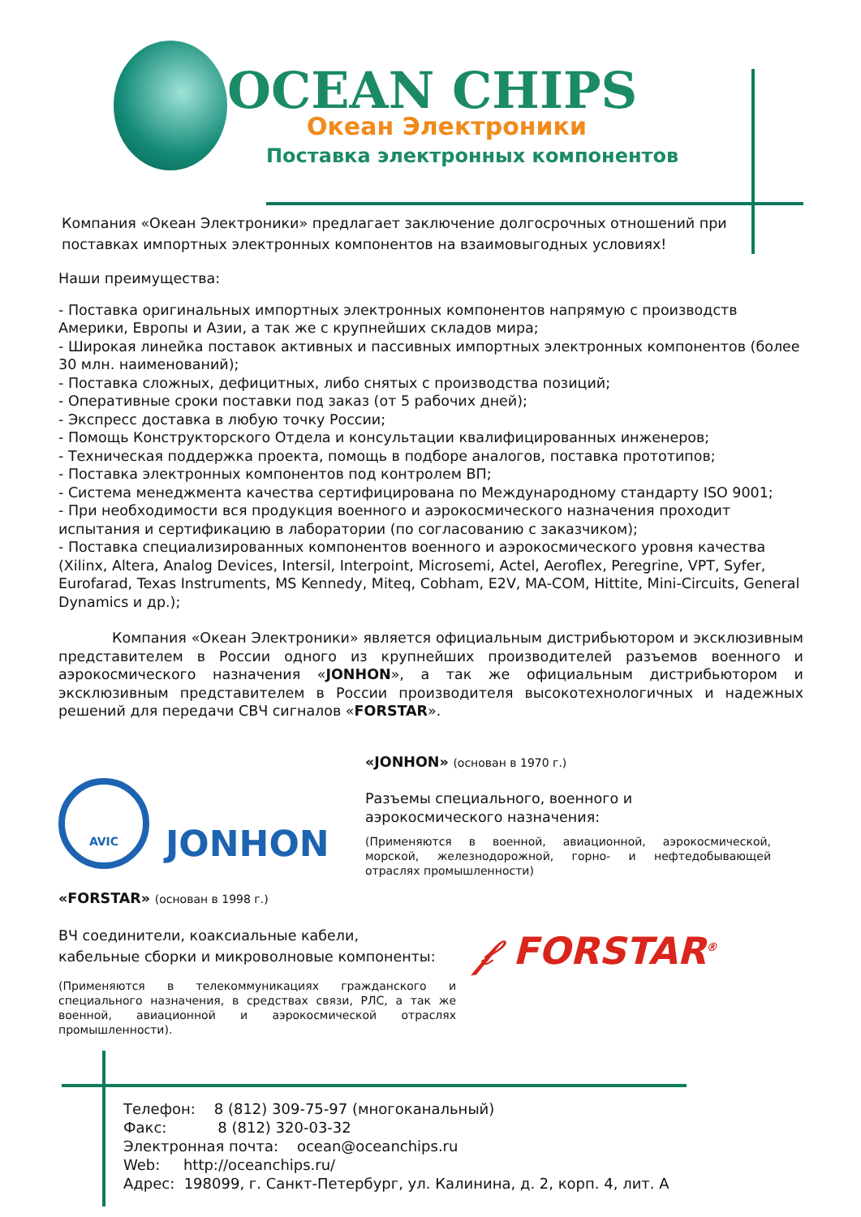OCEAN CHIPS
Океан Электроники
Поставка электронных компонентов
Компания «Океан Электроники» предлагает заключение долгосрочных отношений при
поставках импортных электронных компонентов на взаимовыгодных условиях!
Наши преимущества:
- Поставка оригинальных импортных электронных компонентов напрямую с производств Америки, Европы и Азии, а так же с крупнейших складов мира;
- Широкая линейка поставок активных и пассивных импортных электронных компонентов (более 30 млн. наименований);
- Поставка сложных, дефицитных, либо снятых с производства позиций;
- Оперативные сроки поставки под заказ (от 5 рабочих дней);
- Экспресс доставка в любую точку России;
- Помощь Конструкторского Отдела и консультации квалифицированных инженеров;
- Техническая поддержка проекта, помощь в подборе аналогов, поставка прототипов;
- Поставка электронных компонентов под контролем ВП;
- Система менеджмента качества сертифицирована по Международному стандарту ISO 9001;
- При необходимости вся продукция военного и аэрокосмического назначения проходит испытания и сертификацию в лаборатории (по согласованию с заказчиком);
- Поставка специализированных компонентов военного и аэрокосмического уровня качества (Xilinx, Altera, Analog Devices, Intersil, Interpoint, Microsemi, Actel, Aeroflex, Peregrine, VPT, Syfer, Eurofarad, Texas Instruments, MS Kennedy, Miteq, Cobham, E2V, MA-COM, Hittite, Mini-Circuits, General Dynamics и др.);
Компания «Океан Электроники» является официальным дистрибьютором и эксклюзивным представителем в России одного из крупнейших производителей разъемов военного и аэрокосмического назначения «JONHON», а так же официальным дистрибьютором и эксклюзивным представителем в России производителя высокотехнологичных и надежных решений для передачи СВЧ сигналов «FORSTAR».
AVIC
JONHON
«JONHON» (основан в 1970 г.)
Разъемы специального, военного и аэрокосмического назначения:
(Применяются в военной, авиационной, аэрокосмической, морской, железнодорожной, горно- и нефтедобывающей отраслях промышленности)
«FORSTAR» (основан в 1998 г.)
ВЧ соединители, коаксиальные кабели,
кабельные сборки и микроволновые компоненты:
(Применяются в телекоммуникациях гражданского и специального назначения, в средствах связи, РЛС, а так же военной, авиационной и аэрокосмической отраслях промышленности).
𝒻 FORSTAR<sup>®</sup>
Телефон: 8 (812) 309-75-97 (многоканальный)
Факс: 8 (812) 320-03-32
Электронная почта: ocean@oceanchips.ru
Web: http://oceanchips.ru/
Адрес: 198099, г. Санкт-Петербург, ул. Калинина, д. 2, корп. 4, лит. А